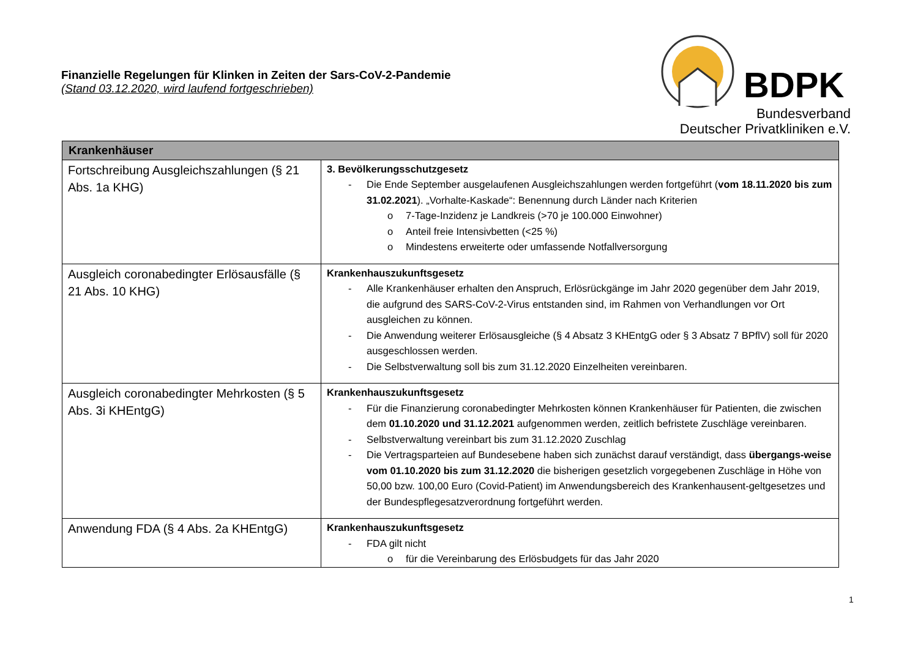Finanzielle Regelungen für Klinken in Zeiten der Sars-CoV-2-Pandemie
(Stand 03.12.2020, wird laufend fortgeschrieben)
BDPK
Bundesverband
Deutscher Privatkliniken e.V.
| Krankenhäuser | |
| --- | --- |
| Fortschreibung Ausgleichszahlungen (§ 21 Abs. 1a KHG) | 3. Bevölkerungsschutzgesetz Die Ende September ausgelaufenen Ausgleichszahlungen werden fortgeführt ( vom 18.11.2020 bis zum 31.02.2021 ). „Vorhalte-Kaskade“: Benennung durch Länder nach Kriterien 7-Tage-Inzidenz je Landkreis (>70 je 100.000 Einwohner) Anteil freie Intensivbetten (<25 %) Mindestens erweiterte oder umfassende Notfallversorgung |
| Ausgleich coronabedingter Erlösausfälle (§ 21 Abs. 10 KHG) | Krankenhauszukunftsgesetz Alle Krankenhäuser erhalten den Anspruch, Erlösrückgänge im Jahr 2020 gegenüber dem Jahr 2019, die aufgrund des SARS-CoV-2-Virus entstanden sind, im Rahmen von Verhandlungen vor Ort ausgleichen zu können. Die Anwendung weiterer Erlösausgleiche (§ 4 Absatz 3 KHEntgG oder § 3 Absatz 7 BPflV) soll für 2020 ausgeschlossen werden. Die Selbstverwaltung soll bis zum 31.12.2020 Einzelheiten vereinbaren. |
| Ausgleich coronabedingter Mehrkosten (§ 5 Abs. 3i KHEntgG) | Krankenhauszukunftsgesetz Für die Finanzierung coronabedingter Mehrkosten können Krankenhäuser für Patienten, die zwischen dem 01.10.2020 und 31.12.2021 aufgenommen werden, zeitlich befristete Zuschläge vereinbaren. Selbstverwaltung vereinbart bis zum 31.12.2020 Zuschlag Die Vertragsparteien auf Bundesebene haben sich zunächst darauf verständigt, dass übergangs-weise vom 01.10.2020 bis zum 31.12.2020 die bisherigen gesetzlich vorgegebenen Zuschläge in Höhe von 50,00 bzw. 100,00 Euro (Covid-Patient) im Anwendungsbereich des Krankenhausent-geltgesetzes und der Bundespflegesatzverordnung fortgeführt werden. |
| Anwendung FDA (§ 4 Abs. 2a KHEntgG) | Krankenhauszukunftsgesetz FDA gilt nicht für die Vereinbarung des Erlösbudgets für das Jahr 2020 |
1